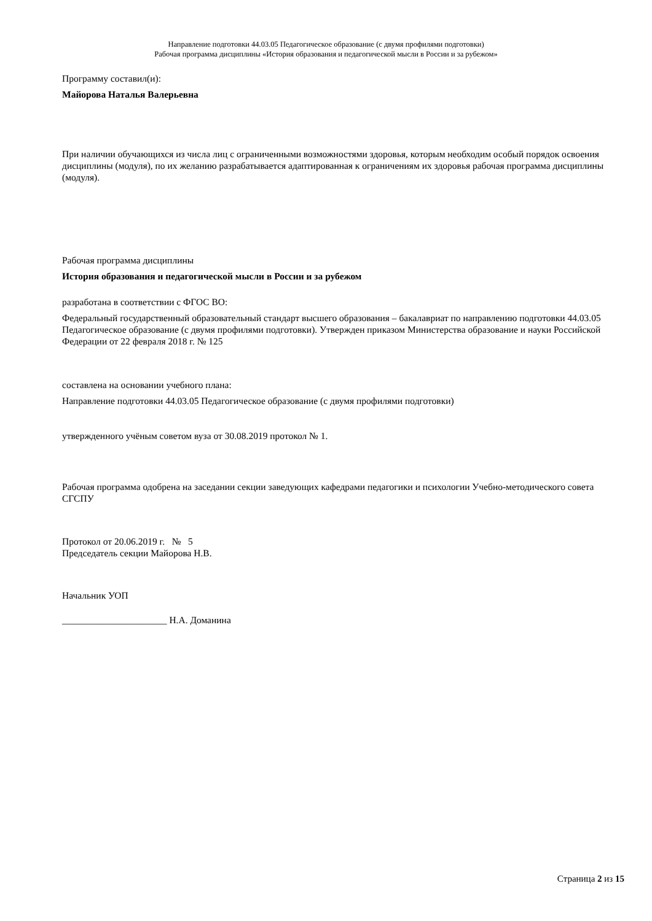Направление подготовки 44.03.05 Педагогическое образование (с двумя профилями подготовки)
Рабочая программа дисциплины «История образования и педагогической мысли в России и за рубежом»
Программу составил(и):
Майорова Наталья Валерьевна
При наличии обучающихся из числа лиц с ограниченными возможностями здоровья, которым необходим особый порядок освоения дисциплины (модуля), по их желанию разрабатывается адаптированная к ограничениям их здоровья рабочая программа дисциплины (модуля).
Рабочая программа дисциплины
История образования и педагогической мысли в России и за рубежом
разработана в соответствии с ФГОС ВО:
Федеральный государственный образовательный стандарт высшего образования – бакалавриат по направлению подготовки 44.03.05 Педагогическое образование (с двумя профилями подготовки). Утвержден приказом Министерства образование и науки Российской Федерации от 22 февраля 2018 г. № 125
составлена на основании учебного плана:
Направление подготовки 44.03.05 Педагогическое образование (с двумя профилями подготовки)
утвержденного учёным советом вуза от 30.08.2019 протокол № 1.
Рабочая программа одобрена на заседании секции заведующих кафедрами педагогики и психологии Учебно-методического совета СГСПУ
Протокол от 20.06.2019 г. № 5
Председатель секции Майорова Н.В.
Начальник УОП
______________________ Н.А. Доманина
Страница 2 из 15